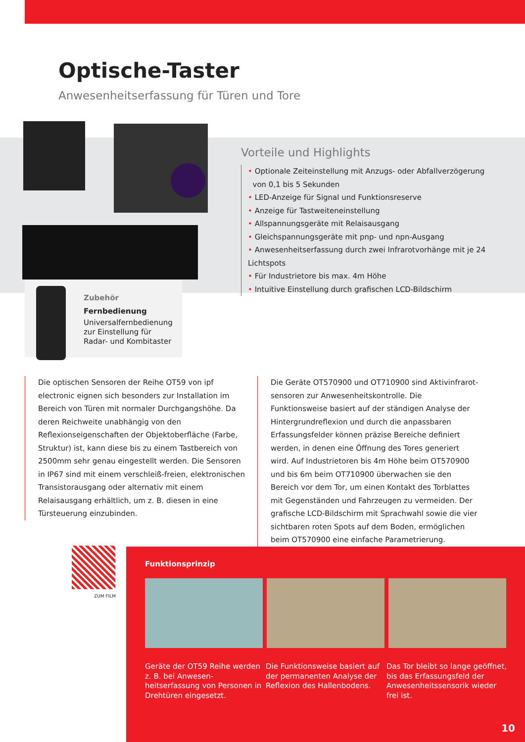Optische-Taster
Anwesenheitserfassung für Türen und Tore
Vorteile und Highlights
• Optionale Zeiteinstellung mit Anzugs- oder Abfallverzögerung
von 0,1 bis 5 Sekunden
• LED-Anzeige für Signal und Funktionsreserve
• Anzeige für Tastweiteneinstellung
• Allspannungsgeräte mit Relaisausgang
• Gleichspannungsgeräte mit pnp- und npn-Ausgang
• Anwesenheitserfassung durch zwei Infrarotvorhänge mit je 24 Lichtspots
• Für Industrietore bis max. 4m Höhe
• Intuitive Einstellung durch grafischen LCD-Bildschirm
Zubehör
Fernbedienung
Universalfernbedienung zur Einstellung für Radar- und Kombitaster
Die optischen Sensoren der Reihe OT59 von ipf electronic eignen sich besonders zur Installation im Bereich von Türen mit normaler Durchgangshöhe. Da deren Reichweite unabhängig von den Reflexionseigenschaften der Objektoberfläche (Farbe, Struktur) ist, kann diese bis zu einem Tastbereich von 2500mm sehr genau eingestellt werden. Die Sensoren in IP67 sind mit einem verschleiß-freien, elektronischen Transistorausgang oder alternativ mit einem Relaisausgang erhältlich, um z. B. diesen in eine Türsteuerung einzubinden.
Die Geräte OT570900 und OT710900 sind Aktivinfrarot-sensoren zur Anwesenheitskontrolle. Die Funktionsweise basiert auf der ständigen Analyse der Hintergrundreflexion und durch die anpassbaren Erfassungsfelder können präzise Bereiche definiert werden, in denen eine Öffnung des Tores generiert wird. Auf Industrietoren bis 4m Höhe beim OT570900 und bis 6m beim OT710900 überwachen sie den Bereich vor dem Tor, um einen Kontakt des Torblattes mit Gegenständen und Fahrzeugen zu vermeiden. Der grafische LCD-Bildschirm mit Sprachwahl sowie die vier sichtbaren roten Spots auf dem Boden, ermöglichen beim OT570900 eine einfache Parametrierung.
ZUM FILM
Funktionsprinzip
Geräte der OT59 Reihe werden z. B. bei Anwesen-heitserfassung von Personen in Drehtüren eingesetzt.
Die Funktionsweise basiert auf der permanenten Analyse der Reflexion des Hallenbodens.
Das Tor bleibt so lange geöffnet, bis das Erfassungsfeld der Anwesenheitssensorik wieder frei ist.
10